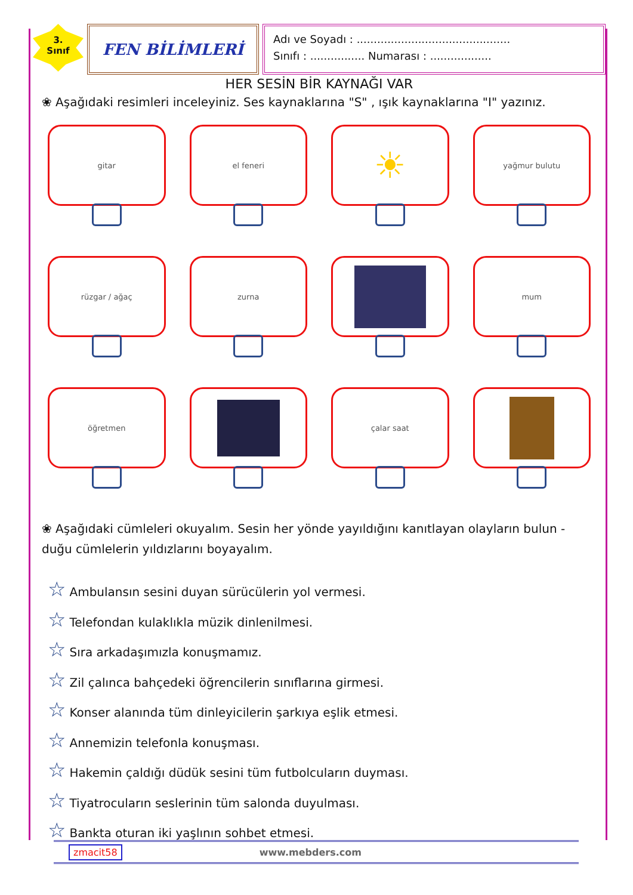3.
Sınıf
FEN BİLİMLERİ
Adı ve Soyadı : .............................................
Sınıfı : ................ Numarası : ..................
HER SESİN BİR KAYNAĞI VAR
❀ Aşağıdaki resimleri inceleyiniz. Ses kaynaklarına "S" , ışık kaynaklarına "I" yazınız.
gitar
el feneri
☀
yağmur bulutu
rüzgar / ağaç
zurna
mum
öğretmen
çalar saat
❀ Aşağıdaki cümleleri okuyalım. Sesin her yönde yayıldığını kanıtlayan olayların bulun - duğu cümlelerin yıldızlarını boyayalım.
☆ Ambulansın sesini duyan sürücülerin yol vermesi.
☆ Telefondan kulaklıkla müzik dinlenilmesi.
☆ Sıra arkadaşımızla konuşmamız.
☆ Zil çalınca bahçedeki öğrencilerin sınıflarına girmesi.
☆ Konser alanında tüm dinleyicilerin şarkıya eşlik etmesi.
☆ Annemizin telefonla konuşması.
☆ Hakemin çaldığı düdük sesini tüm futbolcuların duyması.
☆ Tiyatrocuların seslerinin tüm salonda duyulması.
☆ Bankta oturan iki yaşlının sohbet etmesi.
zmacit58 www.mebders.com